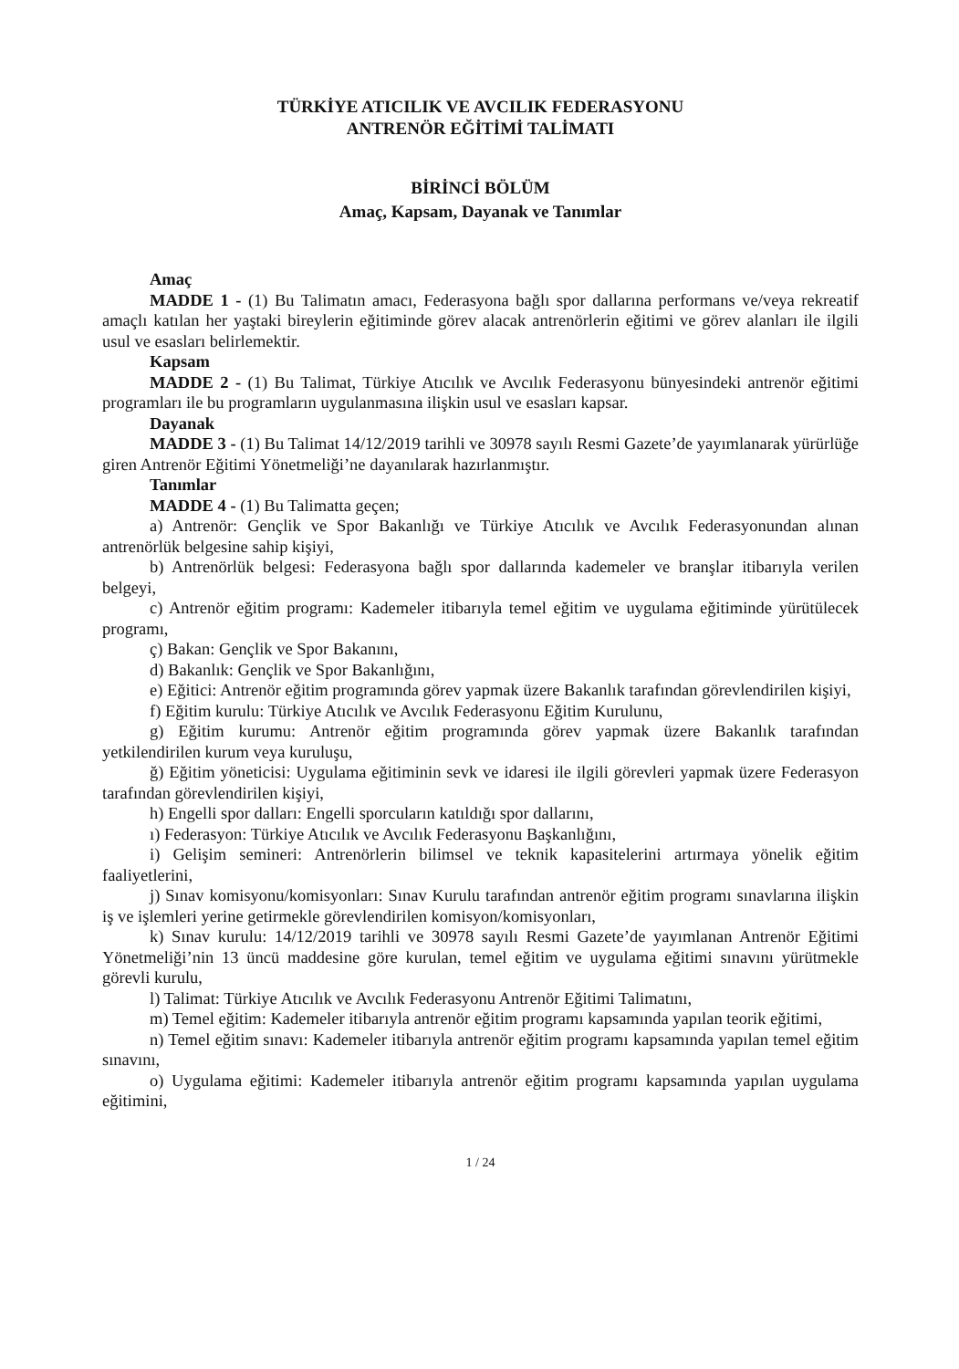TÜRKİYE ATICILIK VE AVCILIK FEDERASYONU
ANTRENÖR EĞİTİMİ TALİMATI
BİRİNCİ BÖLÜM
Amaç, Kapsam, Dayanak ve Tanımlar
Amaç
MADDE 1 - (1) Bu Talimatın amacı, Federasyona bağlı spor dallarına performans ve/veya rekreatif amaçlı katılan her yaştaki bireylerin eğitiminde görev alacak antrenörlerin eğitimi ve görev alanları ile ilgili usul ve esasları belirlemektir.
Kapsam
MADDE 2 - (1) Bu Talimat, Türkiye Atıcılık ve Avcılık Federasyonu bünyesindeki antrenör eğitimi programları ile bu programların uygulanmasına ilişkin usul ve esasları kapsar.
Dayanak
MADDE 3 - (1) Bu Talimat 14/12/2019 tarihli ve 30978 sayılı Resmi Gazete’de yayımlanarak yürürlüğe giren Antrenör Eğitimi Yönetmeliği’ne dayanılarak hazırlanmıştır.
Tanımlar
MADDE 4 - (1) Bu Talimatta geçen;
a) Antrenör: Gençlik ve Spor Bakanlığı ve Türkiye Atıcılık ve Avcılık Federasyonundan alınan antrenörlük belgesine sahip kişiyi,
b) Antrenörlük belgesi: Federasyona bağlı spor dallarında kademeler ve branşlar itibarıyla verilen belgeyi,
c) Antrenör eğitim programı: Kademeler itibarıyla temel eğitim ve uygulama eğitiminde yürütülecek programı,
ç) Bakan: Gençlik ve Spor Bakanını,
d) Bakanlık: Gençlik ve Spor Bakanlığını,
e) Eğitici: Antrenör eğitim programında görev yapmak üzere Bakanlık tarafından görevlendirilen kişiyi,
f) Eğitim kurulu: Türkiye Atıcılık ve Avcılık Federasyonu Eğitim Kurulunu,
g) Eğitim kurumu: Antrenör eğitim programında görev yapmak üzere Bakanlık tarafından yetkilendirilen kurum veya kuruluşu,
ğ) Eğitim yöneticisi: Uygulama eğitiminin sevk ve idaresi ile ilgili görevleri yapmak üzere Federasyon tarafından görevlendirilen kişiyi,
h) Engelli spor dalları: Engelli sporcuların katıldığı spor dallarını,
ı) Federasyon: Türkiye Atıcılık ve Avcılık Federasyonu Başkanlığını,
i) Gelişim semineri: Antrenörlerin bilimsel ve teknik kapasitelerini artırmaya yönelik eğitim faaliyetlerini,
j) Sınav komisyonu/komisyonları: Sınav Kurulu tarafından antrenör eğitim programı sınavlarına ilişkin iş ve işlemleri yerine getirmekle görevlendirilen komisyon/komisyonları,
k) Sınav kurulu: 14/12/2019 tarihli ve 30978 sayılı Resmi Gazete’de yayımlanan Antrenör Eğitimi Yönetmeliği’nin 13 üncü maddesine göre kurulan, temel eğitim ve uygulama eğitimi sınavını yürütmekle görevli kurulu,
l) Talimat: Türkiye Atıcılık ve Avcılık Federasyonu Antrenör Eğitimi Talimatını,
m) Temel eğitim: Kademeler itibarıyla antrenör eğitim programı kapsamında yapılan teorik eğitimi,
n) Temel eğitim sınavı: Kademeler itibarıyla antrenör eğitim programı kapsamında yapılan temel eğitim sınavını,
o) Uygulama eğitimi: Kademeler itibarıyla antrenör eğitim programı kapsamında yapılan uygulama eğitimini,
1 / 24